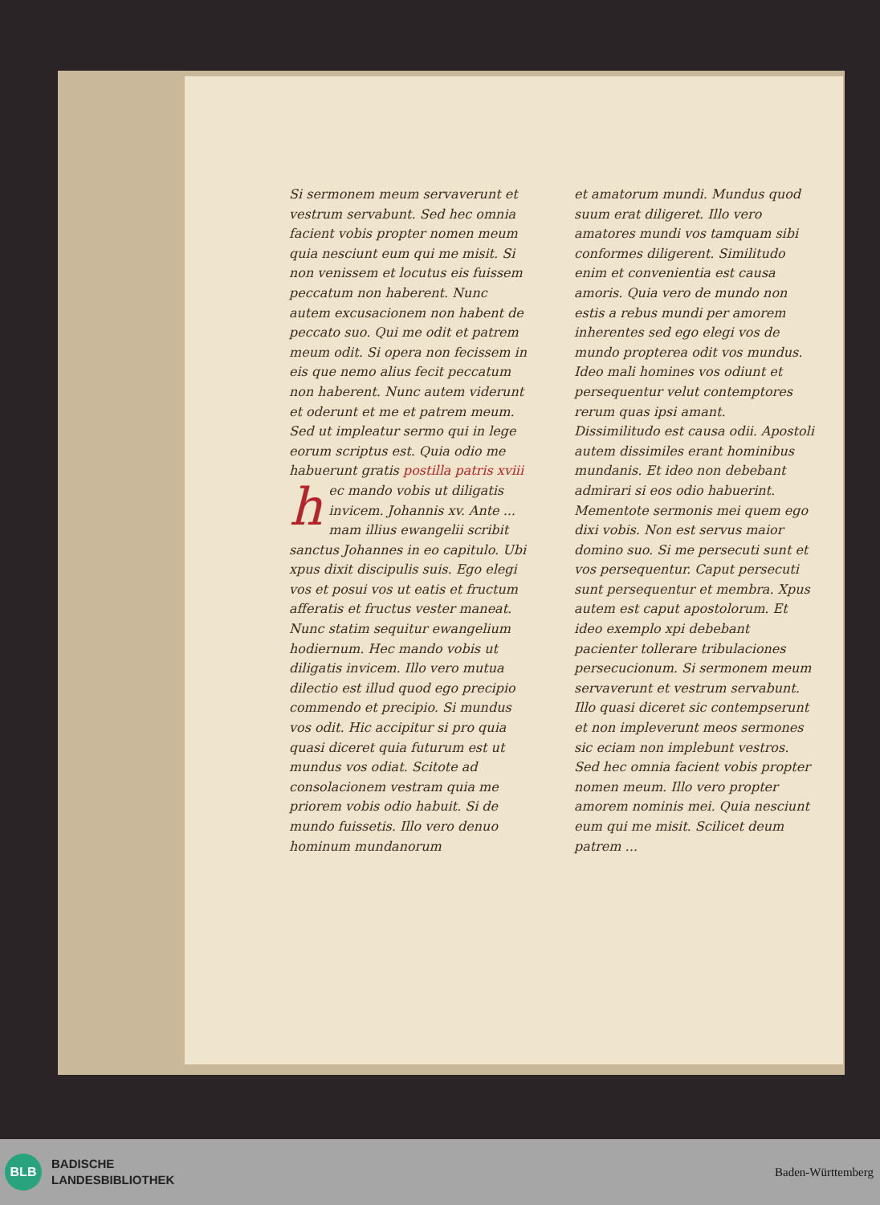Si sermonem meum servaverunt et vestrum servabunt. Sed hec omnia facient vobis propter nomen meum quia nesciunt eum qui me misit. Si non venissem et locutus eis fuissem peccatum non haberent. Nunc autem excusacionem non habent de peccato suo. Qui me odit et patrem meum odit. Si opera non fecissem in eis que nemo alius fecit peccatum non haberent. Nunc autem viderunt et oderunt et me et patrem meum. Sed ut impleatur sermo qui in lege eorum scriptus est. Quia odio me habuerunt gratis postilla patris xviii
hec mando vobis ut diligatis invicem. Johannis xv. Ante ...
mam illius ewangelii scribit sanctus Johannes in eo capitulo. Ubi xpus dixit discipulis suis. Ego elegi vos et posui vos ut eatis et fructum afferatis et fructus vester maneat. Nunc statim sequitur ewangelium hodiernum. Hec mando vobis ut diligatis invicem. Illo vero mutua dilectio est illud quod ego precipio commendo et precipio. Si mundus vos odit. Hic accipitur si pro quia quasi diceret quia futurum est ut mundus vos odiat. Scitote ad consolacionem vestram quia me priorem vobis odio habuit. Si de mundo fuissetis. Illo vero denuo hominum mundanorum
et amatorum mundi. Mundus quod suum erat diligeret. Illo vero amatores mundi vos tamquam sibi conformes diligerent. Similitudo enim et convenientia est causa amoris. Quia vero de mundo non estis a rebus mundi per amorem inherentes sed ego elegi vos de mundo propterea odit vos mundus. Ideo mali homines vos odiunt et persequentur velut contemptores rerum quas ipsi amant. Dissimilitudo est causa odii. Apostoli autem dissimiles erant hominibus mundanis. Et ideo non debebant admirari si eos odio habuerint. Mementote sermonis mei quem ego dixi vobis. Non est servus maior domino suo. Si me persecuti sunt et vos persequentur. Caput persecuti sunt persequentur et membra. Xpus autem est caput apostolorum. Et ideo exemplo xpi debebant pacienter tollerare tribulaciones persecucionum. Si sermonem meum servaverunt et vestrum servabunt. Illo quasi diceret sic contempserunt et non impleverunt meos sermones sic eciam non implebunt vestros. Sed hec omnia facient vobis propter nomen meum. Illo vero propter amorem nominis mei. Quia nesciunt eum qui me misit. Scilicet deum patrem ...
BLB
BADISCHE
LANDESBIBLIOTHEK
Baden-Württemberg